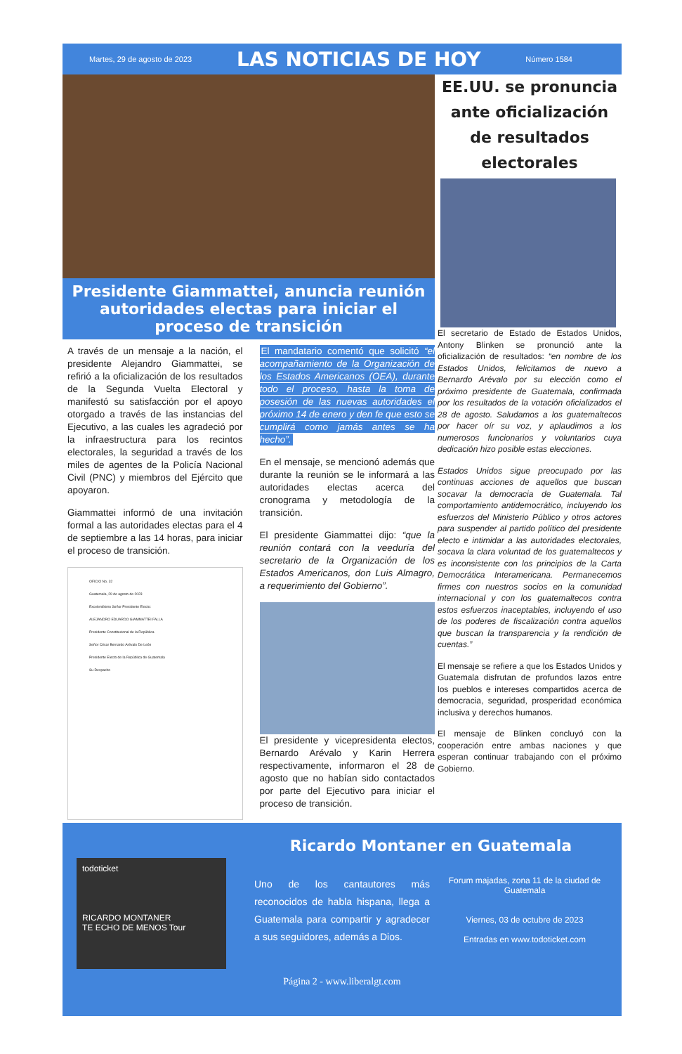Martes, 29 de agosto de 2023
LAS NOTICIAS DE HOY
Número 1584
Presidente Giammattei, anuncia reunión autoridades electas para iniciar el proceso de transición
A través de un mensaje a la nación, el presidente Alejandro Giammattei, se refirió a la oficialización de los resultados de la Segunda Vuelta Electoral y manifestó su satisfacción por el apoyo otorgado a través de las instancias del Ejecutivo, a las cuales les agradeció por la infraestructura para los recintos electorales, la seguridad a través de los miles de agentes de la Policía Nacional Civil (PNC) y miembros del Ejército que apoyaron.
Giammattei informó de una invitación formal a las autoridades electas para el 4 de septiembre a las 14 horas, para iniciar el proceso de transición.
OFICIO No. 32
Guatemala, 29 de agosto de 2023
Excelentísimo Señor Presidente Electo:
ALEJANDRO EDUARDO GIAMMATTEI FALLA
Presidente Constitucional de la República
Señor César Bernardo Arévalo De León
Presidente Electo de la República de Guatemala
Su Despacho
El mandatario comentó que solicitó “el acompañamiento de la Organización de los Estados Americanos (OEA), durante todo el proceso, hasta la toma de posesión de las nuevas autoridades el próximo 14 de enero y den fe que esto se cumplirá como jamás antes se ha hecho”.
En el mensaje, se mencionó además que durante la reunión se le informará a las autoridades electas acerca del cronograma y metodología de la transición.
El presidente Giammattei dijo: “que la reunión contará con la veeduría del secretario de la Organización de los Estados Americanos, don Luis Almagro, a requerimiento del Gobierno”.
El presidente y vicepresidenta electos, Bernardo Arévalo y Karin Herrera respectivamente, informaron el 28 de agosto que no habían sido contactados por parte del Ejecutivo para iniciar el proceso de transición.
EE.UU. se pronuncia ante oficialización de resultados electorales
El secretario de Estado de Estados Unidos, Antony Blinken se pronunció ante la oficialización de resultados: “en nombre de los Estados Unidos, felicitamos de nuevo a Bernardo Arévalo por su elección como el próximo presidente de Guatemala, confirmada por los resultados de la votación oficializados el 28 de agosto. Saludamos a los guatemaltecos por hacer oír su voz, y aplaudimos a los numerosos funcionarios y voluntarios cuya dedicación hizo posible estas elecciones.
Estados Unidos sigue preocupado por las continuas acciones de aquellos que buscan socavar la democracia de Guatemala. Tal comportamiento antidemocrático, incluyendo los esfuerzos del Ministerio Público y otros actores para suspender al partido político del presidente electo e intimidar a las autoridades electorales, socava la clara voluntad de los guatemaltecos y es inconsistente con los principios de la Carta Democrática Interamericana. Permanecemos firmes con nuestros socios en la comunidad internacional y con los guatemaltecos contra estos esfuerzos inaceptables, incluyendo el uso de los poderes de fiscalización contra aquellos que buscan la transparencia y la rendición de cuentas.”
El mensaje se refiere a que los Estados Unidos y Guatemala disfrutan de profundos lazos entre los pueblos e intereses compartidos acerca de democracia, seguridad, prosperidad económica inclusiva y derechos humanos.
El mensaje de Blinken concluyó con la cooperación entre ambas naciones y que esperan continuar trabajando con el próximo Gobierno.
todoticket
RICARDO MONTANER
TE ECHO DE MENOS Tour
Ricardo Montaner en Guatemala
Uno de los cantautores más reconocidos de habla hispana, llega a Guatemala para compartir y agradecer a sus seguidores, además a Dios.
Forum majadas, zona 11 de la ciudad de Guatemala
Viernes, 03 de octubre de 2023
Entradas en www.todoticket.com
Página 2 - www.liberalgt.com